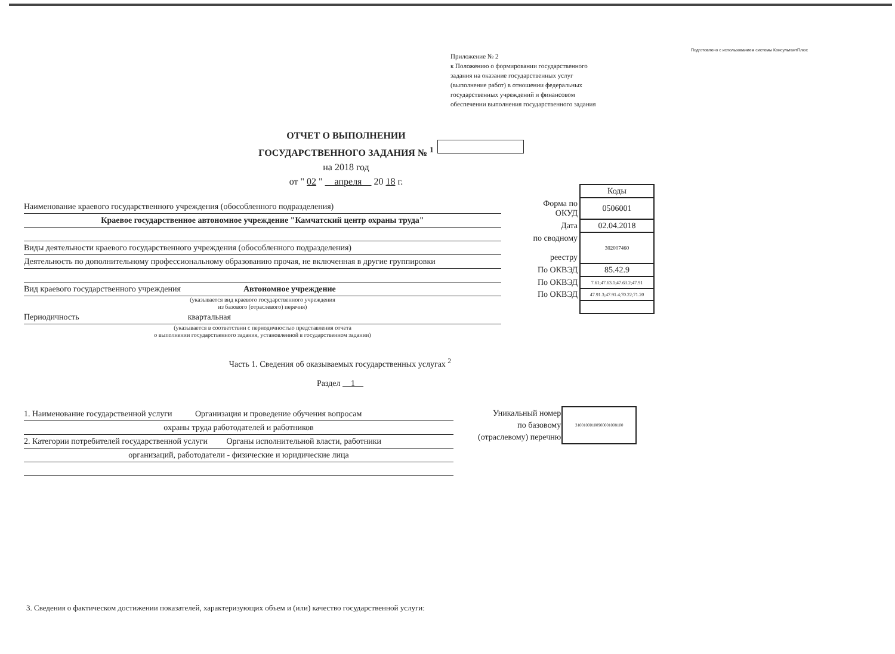Подготовлено с использованием системы КонсультантПлюс
Приложение № 2
к Положению о формировании государственного
задания на оказание государственных услуг
(выполнение работ) в отношении федеральных
государственных учреждений и финансовом
обеспечении выполнения государственного задания
ОТЧЕТ О ВЫПОЛНЕНИИ
ГОСУДАРСТВЕННОГО ЗАДАНИЯ № <sup>1</sup>
на 2018 год
от " 02 " апреля 20 18 г.
Наименование краевого государственного учреждения (обособленного подразделения)
Краевое государственное автономное учреждение "Камчатский центр охраны труда"
Виды деятельности краевого государственного учреждения (обособленного подразделения)
Деятельность по дополнительному профессиональному образованию прочая, не включенная в другие группировки
Вид краевого государственного учреждения Автономное учреждение
(указывается вид краевого государственного учреждения
из базового (отраслевого) перечня)
Периодичность квартальная
(указывается в соответствии с периодичностью представления отчета
о выполнении государственного задания, установленной в государственном задании)
| | Коды |
| Форма по ОКУД | 0506001 |
| Дата | 02.04.2018 |
| по сводному реестру | 302007460 |
| По ОКВЭД | 85.42.9 |
| По ОКВЭД | 7.61;47.63.1;47.63.2;47.91 |
| По ОКВЭД | 47.91.3;47.91.4;70.22;71.20 |
Часть 1. Сведения об оказываемых государственных услугах <sup>2</sup>
Раздел 1
1. Наименование государственной услуги Организация и проведение обучения вопросам
охраны труда работодателей и работников
2. Категории потребителей государственной услуги Органы исполнительной власти, работники
организаций, работодатели - физические и юридические лица
| Уникальный номер по базовому (отраслевому) перечню | 310010001009000010081​00 |
3. Сведения о фактическом достижении показателей, характеризующих объем и (или) качество государственной услуги: